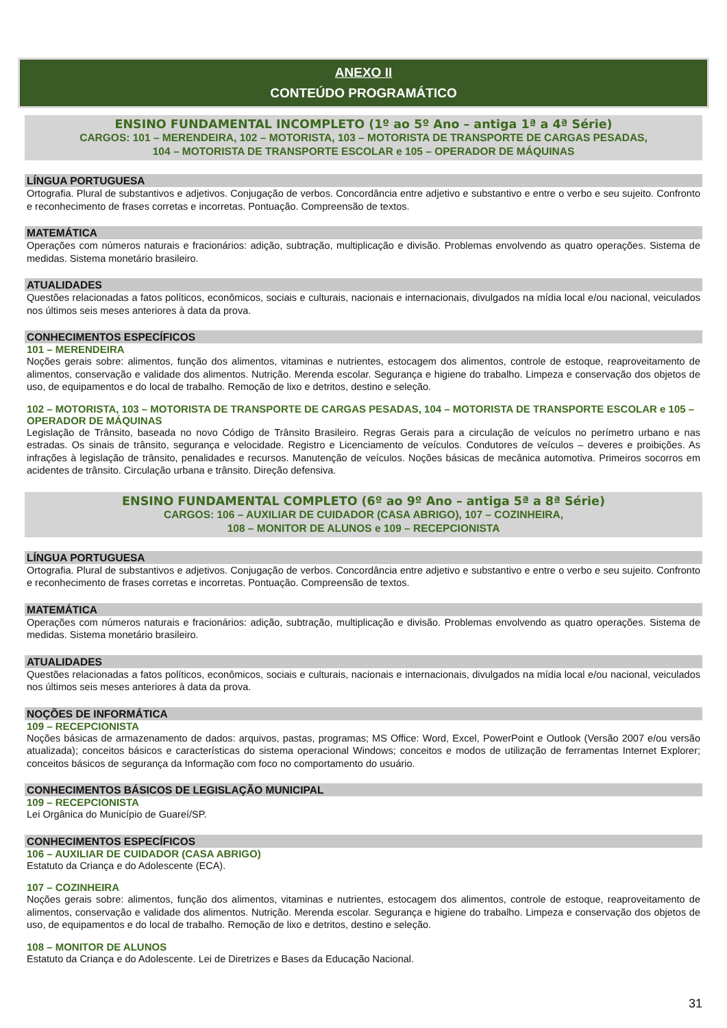ANEXO II
CONTEÚDO PROGRAMÁTICO
ENSINO FUNDAMENTAL INCOMPLETO (1º ao 5º Ano – antiga 1ª a 4ª Série)
CARGOS: 101 – MERENDEIRA, 102 – MOTORISTA, 103 – MOTORISTA DE TRANSPORTE DE CARGAS PESADAS,
104 – MOTORISTA DE TRANSPORTE ESCOLAR e 105 – OPERADOR DE MÁQUINAS
LÍNGUA PORTUGUESA
Ortografia. Plural de substantivos e adjetivos. Conjugação de verbos. Concordância entre adjetivo e substantivo e entre o verbo e seu sujeito. Confronto e reconhecimento de frases corretas e incorretas. Pontuação. Compreensão de textos.
MATEMÁTICA
Operações com números naturais e fracionários: adição, subtração, multiplicação e divisão. Problemas envolvendo as quatro operações. Sistema de medidas. Sistema monetário brasileiro.
ATUALIDADES
Questões relacionadas a fatos políticos, econômicos, sociais e culturais, nacionais e internacionais, divulgados na mídia local e/ou nacional, veiculados nos últimos seis meses anteriores à data da prova.
CONHECIMENTOS ESPECÍFICOS
101 – MERENDEIRA
Noções gerais sobre: alimentos, função dos alimentos, vitaminas e nutrientes, estocagem dos alimentos, controle de estoque, reaproveitamento de alimentos, conservação e validade dos alimentos. Nutrição. Merenda escolar. Segurança e higiene do trabalho. Limpeza e conservação dos objetos de uso, de equipamentos e do local de trabalho. Remoção de lixo e detritos, destino e seleção.
102 – MOTORISTA, 103 – MOTORISTA DE TRANSPORTE DE CARGAS PESADAS, 104 – MOTORISTA DE TRANSPORTE ESCOLAR e 105 – OPERADOR DE MÁQUINAS
Legislação de Trânsito, baseada no novo Código de Trânsito Brasileiro. Regras Gerais para a circulação de veículos no perímetro urbano e nas estradas. Os sinais de trânsito, segurança e velocidade. Registro e Licenciamento de veículos. Condutores de veículos – deveres e proibições. As infrações à legislação de trânsito, penalidades e recursos. Manutenção de veículos. Noções básicas de mecânica automotiva. Primeiros socorros em acidentes de trânsito. Circulação urbana e trânsito. Direção defensiva.
ENSINO FUNDAMENTAL COMPLETO (6º ao 9º Ano – antiga 5ª a 8ª Série)
CARGOS: 106 – AUXILIAR DE CUIDADOR (CASA ABRIGO), 107 – COZINHEIRA,
108 – MONITOR DE ALUNOS e 109 – RECEPCIONISTA
LÍNGUA PORTUGUESA
Ortografia. Plural de substantivos e adjetivos. Conjugação de verbos. Concordância entre adjetivo e substantivo e entre o verbo e seu sujeito. Confronto e reconhecimento de frases corretas e incorretas. Pontuação. Compreensão de textos.
MATEMÁTICA
Operações com números naturais e fracionários: adição, subtração, multiplicação e divisão. Problemas envolvendo as quatro operações. Sistema de medidas. Sistema monetário brasileiro.
ATUALIDADES
Questões relacionadas a fatos políticos, econômicos, sociais e culturais, nacionais e internacionais, divulgados na mídia local e/ou nacional, veiculados nos últimos seis meses anteriores à data da prova.
NOÇÕES DE INFORMÁTICA
109 – RECEPCIONISTA
Noções básicas de armazenamento de dados: arquivos, pastas, programas; MS Office: Word, Excel, PowerPoint e Outlook (Versão 2007 e/ou versão atualizada); conceitos básicos e características do sistema operacional Windows; conceitos e modos de utilização de ferramentas Internet Explorer; conceitos básicos de segurança da Informação com foco no comportamento do usuário.
CONHECIMENTOS BÁSICOS DE LEGISLAÇÃO MUNICIPAL
109 – RECEPCIONISTA
Lei Orgânica do Município de Guareí/SP.
CONHECIMENTOS ESPECÍFICOS
106 – AUXILIAR DE CUIDADOR (CASA ABRIGO)
Estatuto da Criança e do Adolescente (ECA).
107 – COZINHEIRA
Noções gerais sobre: alimentos, função dos alimentos, vitaminas e nutrientes, estocagem dos alimentos, controle de estoque, reaproveitamento de alimentos, conservação e validade dos alimentos. Nutrição. Merenda escolar. Segurança e higiene do trabalho. Limpeza e conservação dos objetos de uso, de equipamentos e do local de trabalho. Remoção de lixo e detritos, destino e seleção.
108 – MONITOR DE ALUNOS
Estatuto da Criança e do Adolescente. Lei de Diretrizes e Bases da Educação Nacional.
31